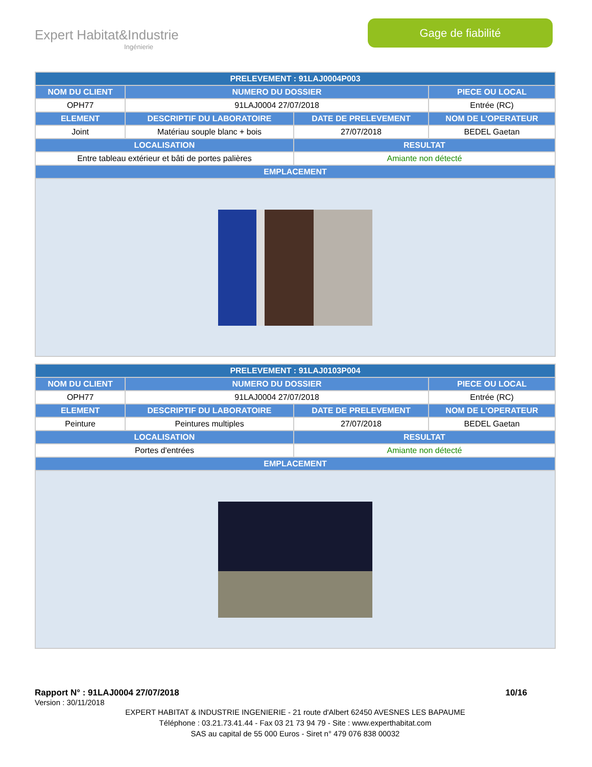Expert Habitat&Industrie
Ingénierie
Gage de fiabilité
| PRELEVEMENT : 91LAJ0004P003 | | | |
| --- | --- | --- | --- |
| NOM DU CLIENT | NUMERO DU DOSSIER | | PIECE OU LOCAL |
| OPH77 | 91LAJ0004 27/07/2018 | | Entrée (RC) |
| ELEMENT | DESCRIPTIF DU LABORATOIRE | DATE DE PRELEVEMENT | NOM DE L'OPERATEUR |
| Joint | Matériau souple blanc + bois | 27/07/2018 | BEDEL Gaetan |
| LOCALISATION | | RESULTAT | |
| Entre tableau extérieur et bâti de portes palières | | Amiante non détecté | |
| EMPLACEMENT | | | |
| PRELEVEMENT : 91LAJ0103P004 | | | |
| --- | --- | --- | --- |
| NOM DU CLIENT | NUMERO DU DOSSIER | | PIECE OU LOCAL |
| OPH77 | 91LAJ0004 27/07/2018 | | Entrée (RC) |
| ELEMENT | DESCRIPTIF DU LABORATOIRE | DATE DE PRELEVEMENT | NOM DE L'OPERATEUR |
| Peinture | Peintures multiples | 27/07/2018 | BEDEL Gaetan |
| LOCALISATION | | RESULTAT | |
| Portes d'entrées | | Amiante non détecté | |
| EMPLACEMENT | | | |
Rapport N° : 91LAJ0004 27/07/2018 10/16
Version : 30/11/2018
EXPERT HABITAT & INDUSTRIE INGENIERIE - 21 route d'Albert 62450 AVESNES LES BAPAUME
Téléphone : 03.21.73.41.44 - Fax 03 21 73 94 79 - Site : www.experthabitat.com
SAS au capital de 55 000 Euros - Siret n° 479 076 838 00032